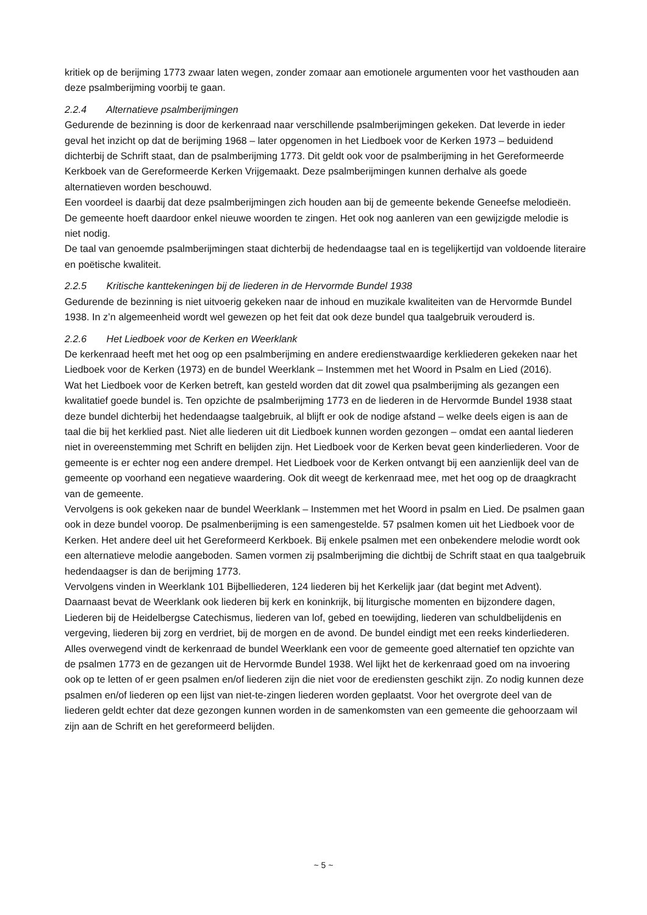kritiek op de berijming 1773 zwaar laten wegen, zonder zomaar aan emotionele argumenten voor het vasthouden aan deze psalmberijming voorbij te gaan.
2.2.4 Alternatieve psalmberijmingen
Gedurende de bezinning is door de kerkenraad naar verschillende psalmberijmingen gekeken. Dat leverde in ieder geval het inzicht op dat de berijming 1968 – later opgenomen in het Liedboek voor de Kerken 1973 – beduidend dichterbij de Schrift staat, dan de psalmberijming 1773. Dit geldt ook voor de psalmberijming in het Gereformeerde Kerkboek van de Gereformeerde Kerken Vrijgemaakt. Deze psalmberijmingen kunnen derhalve als goede alternatieven worden beschouwd.
Een voordeel is daarbij dat deze psalmberijmingen zich houden aan bij de gemeente bekende Geneefse melodieën. De gemeente hoeft daardoor enkel nieuwe woorden te zingen. Het ook nog aanleren van een gewijzigde melodie is niet nodig.
De taal van genoemde psalmberijmingen staat dichterbij de hedendaagse taal en is tegelijkertijd van voldoende literaire en poëtische kwaliteit.
2.2.5 Kritische kanttekeningen bij de liederen in de Hervormde Bundel 1938
Gedurende de bezinning is niet uitvoerig gekeken naar de inhoud en muzikale kwaliteiten van de Hervormde Bundel 1938. In z’n algemeenheid wordt wel gewezen op het feit dat ook deze bundel qua taalgebruik verouderd is.
2.2.6 Het Liedboek voor de Kerken en Weerklank
De kerkenraad heeft met het oog op een psalmberijming en andere eredienstwaardige kerkliederen gekeken naar het Liedboek voor de Kerken (1973) en de bundel Weerklank – Instemmen met het Woord in Psalm en Lied (2016).
Wat het Liedboek voor de Kerken betreft, kan gesteld worden dat dit zowel qua psalmberijming als gezangen een kwalitatief goede bundel is. Ten opzichte de psalmberijming 1773 en de liederen in de Hervormde Bundel 1938 staat deze bundel dichterbij het hedendaagse taalgebruik, al blijft er ook de nodige afstand – welke deels eigen is aan de taal die bij het kerklied past. Niet alle liederen uit dit Liedboek kunnen worden gezongen – omdat een aantal liederen niet in overeenstemming met Schrift en belijden zijn. Het Liedboek voor de Kerken bevat geen kinderliederen. Voor de gemeente is er echter nog een andere drempel. Het Liedboek voor de Kerken ontvangt bij een aanzienlijk deel van de gemeente op voorhand een negatieve waardering. Ook dit weegt de kerkenraad mee, met het oog op de draagkracht van de gemeente.
Vervolgens is ook gekeken naar de bundel Weerklank – Instemmen met het Woord in psalm en Lied. De psalmen gaan ook in deze bundel voorop. De psalmenberijming is een samengestelde. 57 psalmen komen uit het Liedboek voor de Kerken. Het andere deel uit het Gereformeerd Kerkboek. Bij enkele psalmen met een onbekendere melodie wordt ook een alternatieve melodie aangeboden. Samen vormen zij psalmberijming die dichtbij de Schrift staat en qua taalgebruik hedendaagser is dan de berijming 1773.
Vervolgens vinden in Weerklank 101 Bijbelliederen, 124 liederen bij het Kerkelijk jaar (dat begint met Advent). Daarnaast bevat de Weerklank ook liederen bij kerk en koninkrijk, bij liturgische momenten en bijzondere dagen, Liederen bij de Heidelbergse Catechismus, liederen van lof, gebed en toewijding, liederen van schuldbelijdenis en vergeving, liederen bij zorg en verdriet, bij de morgen en de avond. De bundel eindigt met een reeks kinderliederen.
Alles overwegend vindt de kerkenraad de bundel Weerklank een voor de gemeente goed alternatief ten opzichte van de psalmen 1773 en de gezangen uit de Hervormde Bundel 1938. Wel lijkt het de kerkenraad goed om na invoering ook op te letten of er geen psalmen en/of liederen zijn die niet voor de erediensten geschikt zijn. Zo nodig kunnen deze psalmen en/of liederen op een lijst van niet-te-zingen liederen worden geplaatst. Voor het overgrote deel van de liederen geldt echter dat deze gezongen kunnen worden in de samenkomsten van een gemeente die gehoorzaam wil zijn aan de Schrift en het gereformeerd belijden.
~ 5 ~